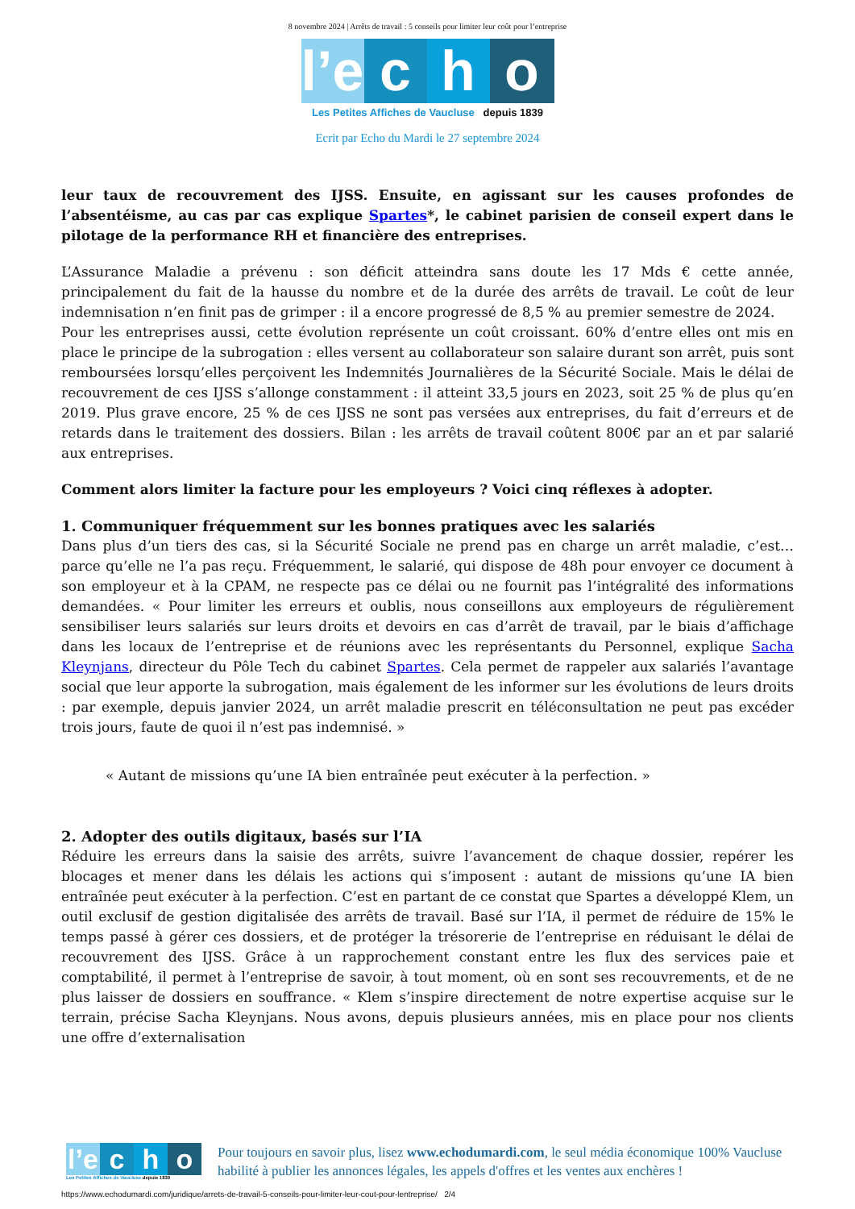8 novembre 2024 | Arrêts de travail : 5 conseils pour limiter leur coût pour l’entreprise
l’e
c
h
o
Les Petites Affiches de Vaucluse depuis 1839
Ecrit par Echo du Mardi le 27 septembre 2024
leur taux de recouvrement des IJSS. Ensuite, en agissant sur les causes profondes de l’absentéisme, au cas par cas explique Spartes*, le cabinet parisien de conseil expert dans le pilotage de la performance RH et financière des entreprises.
L’Assurance Maladie a prévenu : son déficit atteindra sans doute les 17 Mds € cette année, principalement du fait de la hausse du nombre et de la durée des arrêts de travail. Le coût de leur indemnisation n’en finit pas de grimper : il a encore progressé de 8,5 % au premier semestre de 2024.
Pour les entreprises aussi, cette évolution représente un coût croissant. 60% d’entre elles ont mis en place le principe de la subrogation : elles versent au collaborateur son salaire durant son arrêt, puis sont remboursées lorsqu’elles perçoivent les Indemnités Journalières de la Sécurité Sociale. Mais le délai de recouvrement de ces IJSS s’allonge constamment : il atteint 33,5 jours en 2023, soit 25 % de plus qu’en 2019. Plus grave encore, 25 % de ces IJSS ne sont pas versées aux entreprises, du fait d’erreurs et de retards dans le traitement des dossiers. Bilan : les arrêts de travail coûtent 800€ par an et par salarié aux entreprises.
Comment alors limiter la facture pour les employeurs ? Voici cinq réflexes à adopter.
1. Communiquer fréquemment sur les bonnes pratiques avec les salariés
Dans plus d’un tiers des cas, si la Sécurité Sociale ne prend pas en charge un arrêt maladie, c’est… parce qu’elle ne l’a pas reçu. Fréquemment, le salarié, qui dispose de 48h pour envoyer ce document à son employeur et à la CPAM, ne respecte pas ce délai ou ne fournit pas l’intégralité des informations demandées. « Pour limiter les erreurs et oublis, nous conseillons aux employeurs de régulièrement sensibiliser leurs salariés sur leurs droits et devoirs en cas d’arrêt de travail, par le biais d’affichage dans les locaux de l’entreprise et de réunions avec les représentants du Personnel, explique Sacha Kleynjans, directeur du Pôle Tech du cabinet Spartes. Cela permet de rappeler aux salariés l’avantage social que leur apporte la subrogation, mais également de les informer sur les évolutions de leurs droits : par exemple, depuis janvier 2024, un arrêt maladie prescrit en téléconsultation ne peut pas excéder trois jours, faute de quoi il n’est pas indemnisé. »
« Autant de missions qu’une IA bien entraînée peut exécuter à la perfection. »
2. Adopter des outils digitaux, basés sur l’IA
Réduire les erreurs dans la saisie des arrêts, suivre l’avancement de chaque dossier, repérer les blocages et mener dans les délais les actions qui s’imposent : autant de missions qu’une IA bien entraînée peut exécuter à la perfection. C’est en partant de ce constat que Spartes a développé Klem, un outil exclusif de gestion digitalisée des arrêts de travail. Basé sur l’IA, il permet de réduire de 15% le temps passé à gérer ces dossiers, et de protéger la trésorerie de l’entreprise en réduisant le délai de recouvrement des IJSS. Grâce à un rapprochement constant entre les flux des services paie et comptabilité, il permet à l’entreprise de savoir, à tout moment, où en sont ses recouvrements, et de ne plus laisser de dossiers en souffrance. « Klem s’inspire directement de notre expertise acquise sur le terrain, précise Sacha Kleynjans. Nous avons, depuis plusieurs années, mis en place pour nos clients une offre d’externalisation
l’e
c
h
o
Les Petites Affiches de Vaucluse depuis 1839
Pour toujours en savoir plus, lisez www.echodumardi.com, le seul média économique 100% Vaucluse habilité à publier les annonces légales, les appels d'offres et les ventes aux enchères !
https://www.echodumardi.com/juridique/arrets-de-travail-5-conseils-pour-limiter-leur-cout-pour-lentreprise/ 2/4